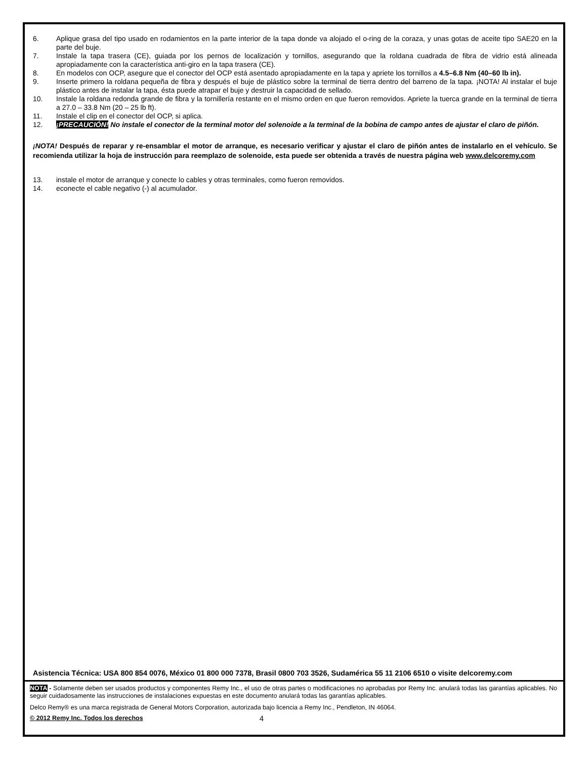6. Aplique grasa del tipo usado en rodamientos en la parte interior de la tapa donde va alojado el o-ring de la coraza, y unas gotas de aceite tipo SAE20 en la parte del buje.
7. Instale la tapa trasera (CE), guiada por los pernos de localización y tornillos, asegurando que la roldana cuadrada de fibra de vidrio está alineada apropiadamente con la característica anti-giro en la tapa trasera (CE).
8. En modelos con OCP, asegure que el conector del OCP está asentado apropiadamente en la tapa y apriete los tornillos a 4.5–6.8 Nm (40–60 lb in).
9. Inserte primero la roldana pequeña de fibra y después el buje de plástico sobre la terminal de tierra dentro del barreno de la tapa. ¡NOTA! Al instalar el buje plástico antes de instalar la tapa, ésta puede atrapar el buje y destruir la capacidad de sellado.
10. Instale la roldana redonda grande de fibra y la tornillería restante en el mismo orden en que fueron removidos. Apriete la tuerca grande en la terminal de tierra a 27.0 – 33.8 Nm (20 – 25 lb ft).
11. Instale el clip en el conector del OCP, si aplica.
12. ¡PRECAUCIÓN! No instale el conector de la terminal motor del solenoide a la terminal de la bobina de campo antes de ajustar el claro de piñón.
¡NOTA! Después de reparar y re-ensamblar el motor de arranque, es necesario verificar y ajustar el claro de piñón antes de instalarlo en el vehículo. Se recomienda utilizar la hoja de instrucción para reemplazo de solenoide, esta puede ser obtenida a través de nuestra página web www.delcoremy.com
13. instale el motor de arranque y conecte lo cables y otras terminales, como fueron removidos.
14. econecte el cable negativo (-) al acumulador.
Asistencia Técnica: USA 800 854 0076, México 01 800 000 7378, Brasil 0800 703 3526, Sudamérica 55 11 2106 6510 o visite delcoremy.com
NOTA - Solamente deben ser usados productos y componentes Remy Inc., el uso de otras partes o modificaciones no aprobadas por Remy Inc. anulará todas las garantías aplicables. No seguir cuidadosamente las instrucciones de instalaciones expuestas en este documento anulará todas las garantías aplicables.
Delco Remy® es una marca registrada de General Motors Corporation, autorizada bajo licencia a Remy Inc., Pendleton, IN 46064.
© 2012 Remy Inc. Todos los derechos 4